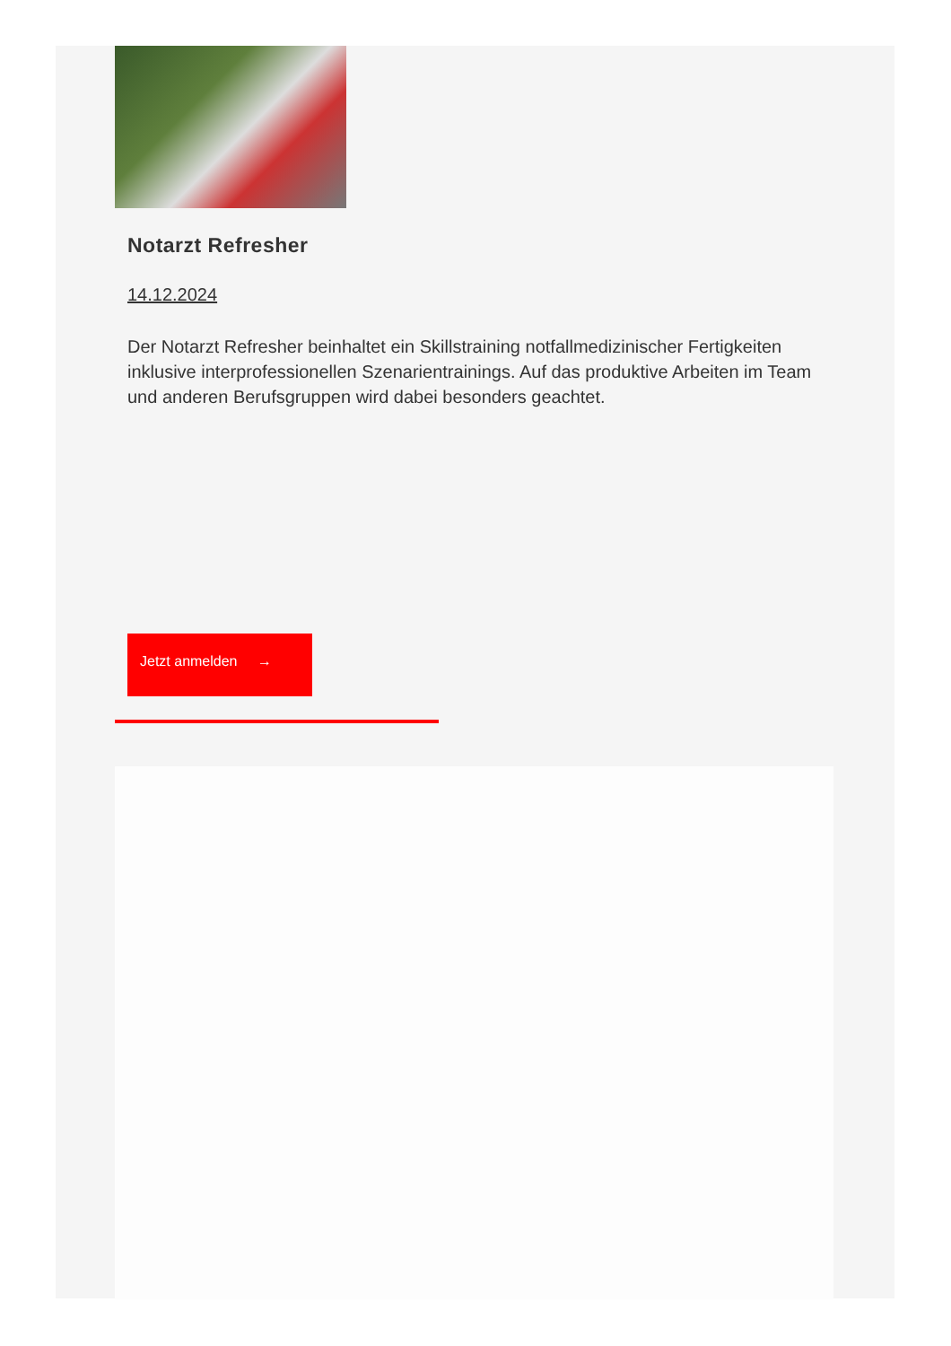Notarzt Refresher
14.12.2024
Der Notarzt Refresher beinhaltet ein Skillstraining notfallmedizinischer Fertigkeiten inklusive interprofessionellen Szenarientrainings. Auf das produktive Arbeiten im Team und anderen Berufsgruppen wird dabei besonders geachtet.
Jetzt anmelden →